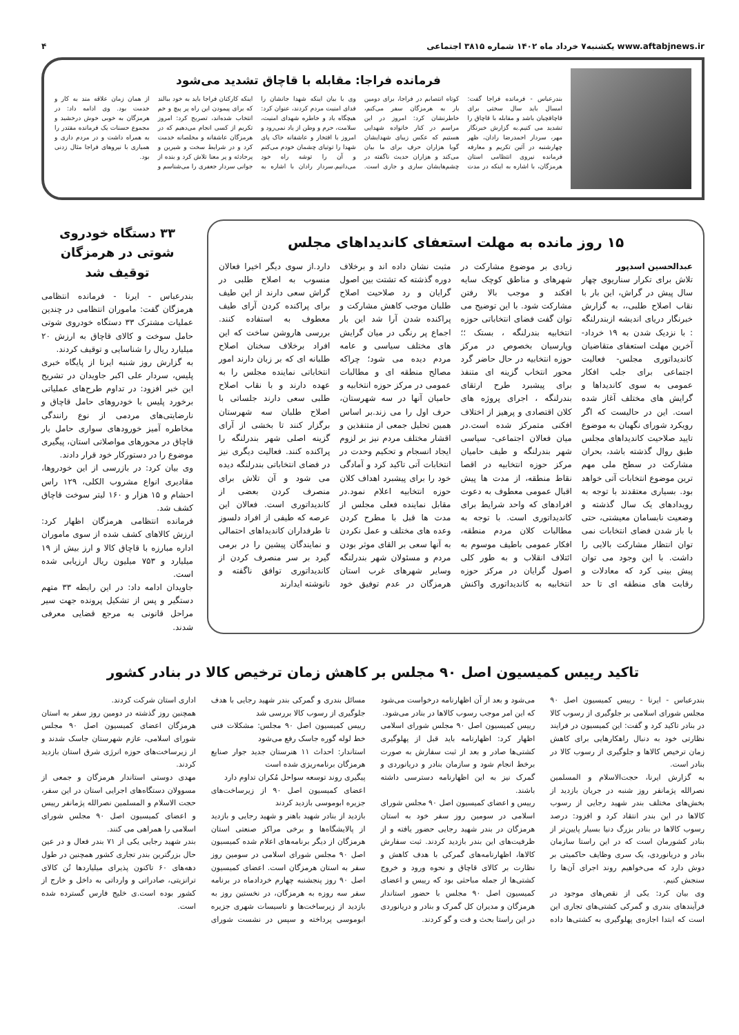www.aftabjnews.ir یکشنبه۷ خرداد ماه ۱۴۰۲ شماره ۳۸۱۵ اجتماعی ۴
فرمانده فراجا: مقابله با قاچاق تشدید می‌شود
بندرعباس - فرمانده فراجا گفت: امسال باید سال سختی برای قاچاقچیان باشد و مقابله با قاچاق را تشدید می کنیم.به گزارش خبرنگار مهر، سردار احمدرضا رادان، ظهر چهارشنبه در آئین تکریم و معارفه فرمانده نیروی انتظامی استان هرمزگان، با اشاره به اینکه در مدت کوتاه انتصابم در فراجا، برای دومین بار به هرمزگان سفر می‌کنم، خاطرنشان کرد: امروز در این مراسم در کنار خانواده شهدایی هستیم که عکس زیبای شهدایشان گویا هزاران حرف برای ما بیان می‌کند و هزاران حدیث ناگفته در چشم‌هایشان ساری و جاری است. وی با بیان اینکه شهدا جانشان را فدای امنیت مردم کردند، عنوان کرد: هیچگاه یاد و خاطره شهدای امنیت، سلامت، حرم و وطن از یاد نمی‌رود و امروز با افتخار و عاشقانه خاک پای شهدا را توتیای چشمان خودم می‌کنم و آن را توشه راه خود می‌دانیم.سردار رادان با اشاره به اینکه کارکنان فراجا باید به خود ببالند که برای پیمودن این راه پر پیچ و خم انتخاب شده‌اند، تصریح کرد: امروز تکریم از کسی انجام می‌دهیم که در هرمزگان عاشقانه و مخلصانه خدمت کرد و در شرایط سخت و شیرین و پرحادثه و پر معنا تلاش کرد و بنده از جوانی سردار جعفری را می‌شناسم و از همان زمان علاقه مند به کار و خدمت بود. وی ادامه داد: در هرمزگان به خوبی خوش درخشید و مجموع حسنات یک فرمانده مقتدر را به همراه داشت و در مردم داری و همیاری با نیروهای فراجا مثال زدنی بود.
۱۵ روز مانده به مهلت استعفای کاندیداهای مجلس
عبدالحسین اسدپور
تلاش برای تکرار سناریوی چهار سال پیش در گراش، این بار با نقاب اصلاح طلبی،، به گزارش خبرنگار دریای اندیشه ازبندرلنگه : با نزدیک شدن به ۱۹ خرداد- آخرین مهلت استعفای متقاضیان کاندیداتوری مجلس- فعالیت اجتماعی برای جلب افکار عمومی به سوی کاندیداها و گرایش های مختلف آغاز شده است. این در حالیست که اگر رویکرد شورای نگهبان به موضوع تایید صلاحیت کاندیداهای مجلس طبق روال گذشته باشد، بحران مشارکت در سطح ملی مهم ترین موضوع انتخابات آتی خواهد بود. بسیاری معتقدند با توجه به رویدادهای یک سال گذشته و وضعیت نابسامان معیشتی، حتی با باز شدن فضای انتخابات نمی توان انتظار مشارکت بالایی را داشت. با این وجود می توان پیش بینی کرد که معادلات و رقابت های منطقه ای تا حد زیادی بر موضوع مشارکت در شهرهای و مناطق کوچک سایه افکند و موجب بالا رفتن مشارکت شود. با این توضیح می توان گفت فضای انتخاباتی حوزه انتخابیه بندرلنگه ، بستک ؛؛ وپارسیان بخصوص در مرکز حوزه انتخابیه در حال حاضر گرد محور انتخاب گزینه ای متنفذ برای پیشبرد طرح ارتقای بندرلنگه ، اجرای پروژه های کلان اقتصادی و پرهیز از اختلاف افکنی متمرکز شده است.در میان فعالان اجتماعی- سیاسی شهر بندرلنگه و طیف حامیان مرکز حوزه انتخابیه در اقصا نقاط منطقه، از مدت ها پیش اقبال عمومی معطوف به دعوت افرادهای که واحد شرایط برای کاندیداتوری است. با توجه به مطالبات کلان مردم منطقه، افکار عمومی باطیف موسوم به ائتلاف انقلاب و به طور کلی اصول گرایان در مرکز حوزه انتخابیه به کاندیداتوری واکنش مثبت نشان داده اند و برخلاف دوره گذشته که تشتت بین اصول گرایان و رد صلاحیت اصلاح طلبان موجب کاهش مشارکت و پراکنده شدن آرا شد این بار اجماع پر رنگی در میان گرایش های مختلف سیاسی و عامه مردم دیده می شود؛ چراکه مصالح منطقه ای و مطالبات عمومی در مرکز حوزه انتخابیه و حامیان آنها در سه شهرستان، حرف اول را می زند.بر اساس همین تحلیل جمعی از متنفذین و اقشار مختلف مردم نیز بر لزوم ایجاد انسجام و تحکیم وحدت در انتخابات آتی تاکید کرد و آمادگی خود را برای پیشبرد اهداف کلان حوزه انتخابیه اعلام نمود.در مقابل نماینده فعلی مجلس از مدت ها قبل با مطرح کردن وعده های مختلف و عمل نکردن به آنها سعی بر القای موثر بودن مردم و مسئولان شهر بندرلنگه وسایر شهرهای غرب استان هرمزگان در عدم توفیق خود دارد.از سوی دیگر اخیرا فعالان منسوب به اصلاح طلبی در گراش سعی دارند از این طیف برای پراکنده کردن آرای طیف معطوف به استفاده کنند. بررسی هاروشن ساخت که این افراد برخلاف سخنان اصلاح طلبانه ای که بر زبان دارند امور انتخاباتی نماینده مجلس را به عهده دارند و با نقاب اصلاح طلبی سعی دارند جلساتی با اصلاح طلبان سه شهرستان برگزار کنند تا بخشی از آرای گزینه اصلی شهر بندرلنگه را پراکنده کنند. فعالیت دیگری نیز در فضای انتخاباتی بندرلنگه دیده می شود و آن تلاش برای منصرف کردن بعضی از کاندیداتوری است. فعالان این عرصه که طیفی از افراد دلسوز تا طرفداران کاندیداهای احتمالی و نمایندگان پیشین را در برمی گیرد بر سر منصرف کردن از کاندیداتوری توافق ناگفته و نانوشته ایدارند
۳۳ دستگاه خودروی شوتی در هرمزگان توقیف شد
بندرعباس - ایرنا - فرمانده انتظامی هرمزگان گفت: ماموران انتظامی در چندین عملیات مشترک ۳۳ دستگاه خودروی شوتی حامل سوخت و کالای قاچاق به ارزش ۲۰ میلیارد ریال را شناسایی و توقیف کردند.
به گزارش روز شنبه ایرنا از پایگاه خبری پلیس، سردار علی اکبر جاویدان در تشریح این خبر افزود: در تداوم طرح‌های عملیاتی برخورد پلیس با خودروهای حامل قاچاق و نارضایتی‌های مردمی از نوع رانندگی مخاطره آمیز خورودهای سواری حامل بار قاچاق در محورهای مواصلاتی استان، پیگیری موضوع را در دستورکار خود قرار دادند.
وی بیان کرد: در بازرسی از این خودروها، مقادیری انواع مشروب الکلی، ۱۲۹ راس احشام و ۱۵ هزار و ۱۶۰ لیتر سوخت قاچاق کشف شد.
فرمانده انتظامی هرمزگان اظهار کرد: ارزش کالاهای کشف شده از سوی ماموران اداره مبارزه با قاچاق کالا و ارز بیش از ۱۹ میلیارد و ۷۵۳ میلیون ریال ارزیابی شده است.
جاویدان ادامه داد: در این رابطه ۳۳ متهم دستگیر و پس از تشکیل پرونده جهت سیر مراحل قانونی به مرجع قضایی معرفی شدند.
تاکید رییس کمیسیون اصل ۹۰ مجلس بر کاهش زمان ترخیص کالا در بنادر کشور
بندرعباس - ایرنا - رییس کمیسیون اصل ۹۰ مجلس شورای اسلامی بر جلوگیری از رسوب کالا در بنادر تاکید کرد و گفت: این کمیسیون در فرایند نظارتی خود به دنبال راهکارهایی برای کاهش زمان ترخیص کالاها و جلوگیری از رسوب کالا در بنادر است.
به گزارش ایرنا، حجت‌الاسلام و المسلمین نصرالله پژمانفر روز شنبه در جریان بازدید از بخش‌های مختلف بندر شهید رجایی از رسوب کالاها در این بندر انتقاد کرد و افزود: درصد رسوب کالاها در بنادر بزرگ دنیا بسیار پایین‌تر از بنادر کشورمان است که در این راستا سازمان بنادر و دریانوردی، یک سری وظایف حاکمیتی بر دوش دارد که می‌خواهیم روند اجرای آن‌ها را سنجش کنیم.
وی بیان کرد: یکی از نقص‌های موجود در فرآیندهای بندری و گمرکی کشتی‌های تجاری این است که ابتدا اجازه‌ی پهلوگیری به کشتی‌ها داده می‌شود و بعد از آن اظهارنامه درخواست می‌شود که این امر موجب رسوب کالاها در بنادر می‌شود.
رییس کمیسیون اصل ۹۰ مجلس شورای اسلامی اظهار کرد: اظهارنامه باید قبل از پهلوگیری کشتی‌ها صادر و بعد از ثبت سفارش به صورت برخط انجام شود و سازمان بنادر و دریانوردی و گمرک نیز به این اظهارنامه دسترسی داشته باشند.
رییس و اعضای کمیسیون اصل ۹۰ مجلس شورای اسلامی در سومین روز سفر خود به استان هرمزگان در بندر شهید رجایی حضور یافته و از ظرفیت‌های این بندر بازدید کردند. ثبت سفارش کالاها، اظهارنامه‌های گمرکی با هدف کاهش و نظارت بر کالای قاچاق و نحوه ورود و خروج کشتی‌ها از جمله مباحثی بود که رییس و اعضای کمیسیون اصل ۹۰ مجلس با حضور استاندار هرمزگان و مدیران کل گمرک و بنادر و دریانوردی در این راستا بحث و فت و گو کردند.
مسائل بندری و گمرکی بندر شهید رجایی با هدف جلوگیری از رسوب کالا بررسی شد
رییس کمیسیون اصل ۹۰ مجلس: مشکلات فنی خط لوله گوره جاسک رفع می‌شود
استاندار: احداث ۱۱ هنرستان جدید جوار صنایع هرمزگان برنامه‌ریزی شده است
پیگیری روند توسعه سواحل مُکران تداوم دارد
اعضای کمیسیون اصل ۹۰ از زیرساخت‌های جزیره ابوموسی بازدید کردند
بازدید از بنادر شهید باهنر و شهید رجایی و بازدید از پالایشگاه‌ها و برخی مراکز صنعتی استان هرمزگان از دیگر برنامه‌های اعلام شده کمیسیون اصل ۹۰ مجلس شورای اسلامی در سومین روز سفر به استان هرمزگان است. اعضای کمیسیون اصل ۹۰ روز پنجشنبه چهارم خردادماه در برنامه سفر سه روزه به هرمزگان، در نخستین روز به بازدید از زیرساخت‌ها و تاسیسات شهری جزیره ابوموسی پرداخته و سپس در نشست شورای اداری استان شرکت کردند.
همچنین روز گذشته در دومین روز سفر به استان هرمزگان اعضای کمیسیون اصل ۹۰ مجلس شورای اسلامی، عازم شهرستان جاسک شدند و از زیرساخت‌های حوزه انرژی شرق استان بازدید کردند.
مهدی دوستی استاندار هرمزگان و جمعی از مسوولان دستگاه‌های اجرایی استان در این سفر، حجت الاسلام و المسلمین نصرالله پژمانفر رییس و اعضای کمیسیون اصل ۹۰ مجلس شورای اسلامی را همراهی می کنند.
بندر شهید رجایی یکی از ۷۱ بندر فعال و در عین حال بزرگترین بندر تجاری کشور همچنین در طول دهه‌های ۶۰ تاکنون پذیرای میلیاردها تُن کالای ترانزیتی، صادراتی و وارداتی به داخل و خارج از کشور بوده است.ی خلیج فارس گسترده شده است.